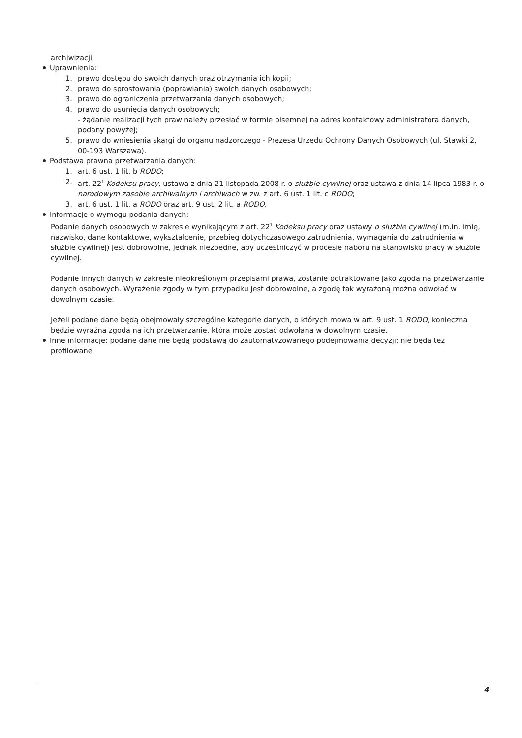archiwizacji
Uprawnienia:
1. prawo dostępu do swoich danych oraz otrzymania ich kopii;
2. prawo do sprostowania (poprawiania) swoich danych osobowych;
3. prawo do ograniczenia przetwarzania danych osobowych;
4. prawo do usunięcia danych osobowych;
- żądanie realizacji tych praw należy przesłać w formie pisemnej na adres kontaktowy administratora danych, podany powyżej;
5. prawo do wniesienia skargi do organu nadzorczego - Prezesa Urzędu Ochrony Danych Osobowych (ul. Stawki 2, 00-193 Warszawa).
Podstawa prawna przetwarzania danych:
1. art. 6 ust. 1 lit. b RODO;
2. art. 22<sup>1</sup> Kodeksu pracy, ustawa z dnia 21 listopada 2008 r. o służbie cywilnej oraz ustawa z dnia 14 lipca 1983 r. o narodowym zasobie archiwalnym i archiwach w zw. z art. 6 ust. 1 lit. c RODO;
3. art. 6 ust. 1 lit. a RODO oraz art. 9 ust. 2 lit. a RODO.
Informacje o wymogu podania danych:
Podanie danych osobowych w zakresie wynikającym z art. 22<sup>1</sup> Kodeksu pracy oraz ustawy o służbie cywilnej (m.in. imię, nazwisko, dane kontaktowe, wykształcenie, przebieg dotychczasowego zatrudnienia, wymagania do zatrudnienia w służbie cywilnej) jest dobrowolne, jednak niezbędne, aby uczestniczyć w procesie naboru na stanowisko pracy w służbie cywilnej.
Podanie innych danych w zakresie nieokreślonym przepisami prawa, zostanie potraktowane jako zgoda na przetwarzanie danych osobowych. Wyrażenie zgody w tym przypadku jest dobrowolne, a zgodę tak wyrażoną można odwołać w dowolnym czasie.
Jeżeli podane dane będą obejmowały szczególne kategorie danych, o których mowa w art. 9 ust. 1 RODO, konieczna będzie wyraźna zgoda na ich przetwarzanie, która może zostać odwołana w dowolnym czasie.
Inne informacje: podane dane nie będą podstawą do zautomatyzowanego podejmowania decyzji; nie będą też profilowane
4